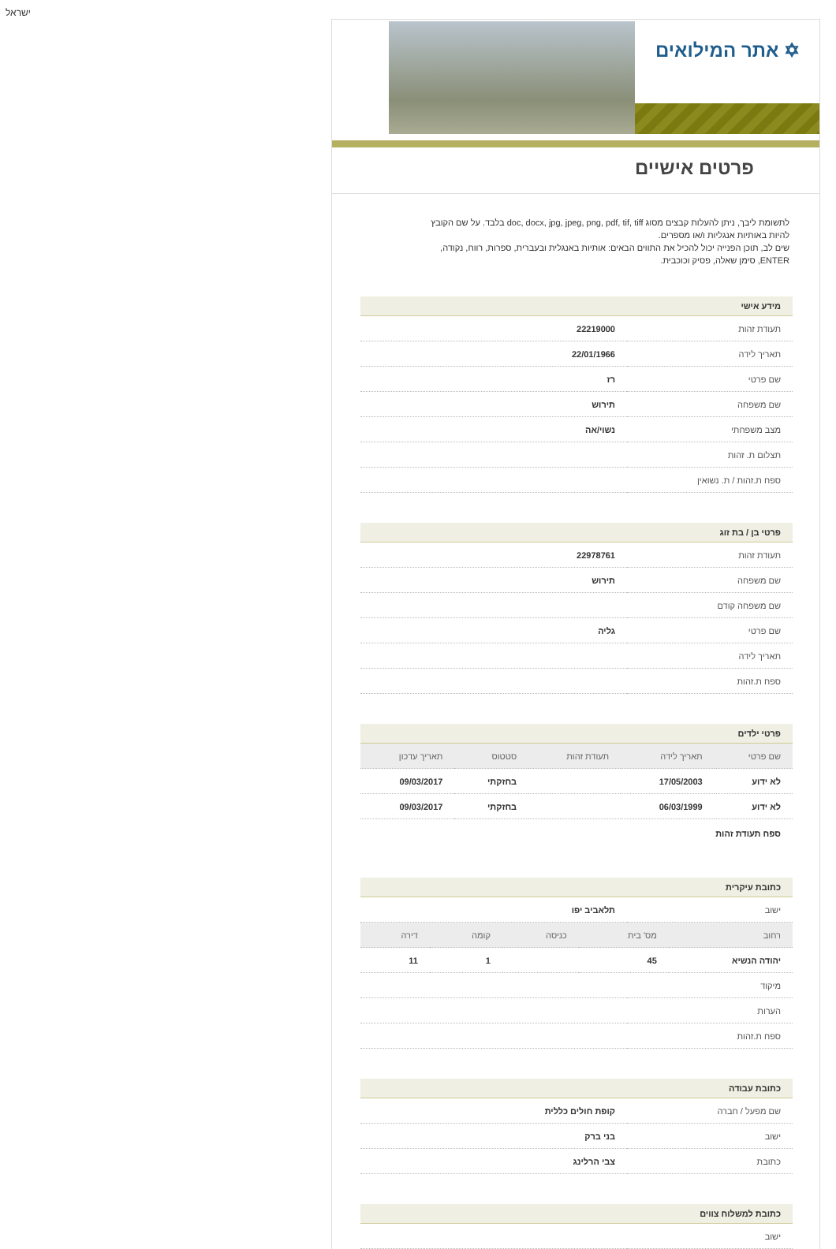ישראל
✡ אתר המילואים
פרטים אישיים
לתשומת ליבך, ניתן להעלות קבצים מסוג doc, docx, jpg, jpeg, png, pdf, tif, tiff בלבד. על שם הקובץ להיות באותיות אנגליות ו/או מספרים.
שים לב, תוכן הפנייה יכול להכיל את התווים הבאים: אותיות באנגלית ובעברית, ספרות, רווח, נקודה, ENTER, סימן שאלה, פסיק וכוכבית.
מידע אישי
| תעודת זהות | 22219000 |
| תאריך לידה | 22/01/1966 |
| שם פרטי | רז |
| שם משפחה | תירוש |
| מצב משפחתי | נשוי/אה |
| תצלום ת. זהות | |
| ספח ת.זהות / ת. נשואין | |
פרטי בן / בת זוג
| תעודת זהות | 22978761 |
| שם משפחה | תירוש |
| שם משפחה קודם | |
| שם פרטי | גליה |
| תאריך לידה | |
| ספח ת.זהות | |
פרטי ילדים
| שם פרטי | תאריך לידה | תעודת זהות | סטטוס | תאריך עדכון |
| --- | --- | --- | --- | --- |
| לא ידוע | 17/05/2003 | | בחזקתי | 09/03/2017 |
| לא ידוע | 06/03/1999 | | בחזקתי | 09/03/2017 |
ספח תעודת זהות
כתובת עיקרית
| ישוב | תלאביב יפו |
| רחוב | מס' בית | כניסה | קומה | דירה |
| --- | --- | --- | --- | --- |
| יהודה הנשיא | 45 | | 1 | 11 |
| מיקוד | |
| הערות | |
| ספח ת.זהות | |
כתובת עבודה
| שם מפעל / חברה | קופת חולים כללית |
| ישוב | בני ברק |
| כתובת | צבי הרלינג |
כתובת למשלוח צווים
| ישוב | |